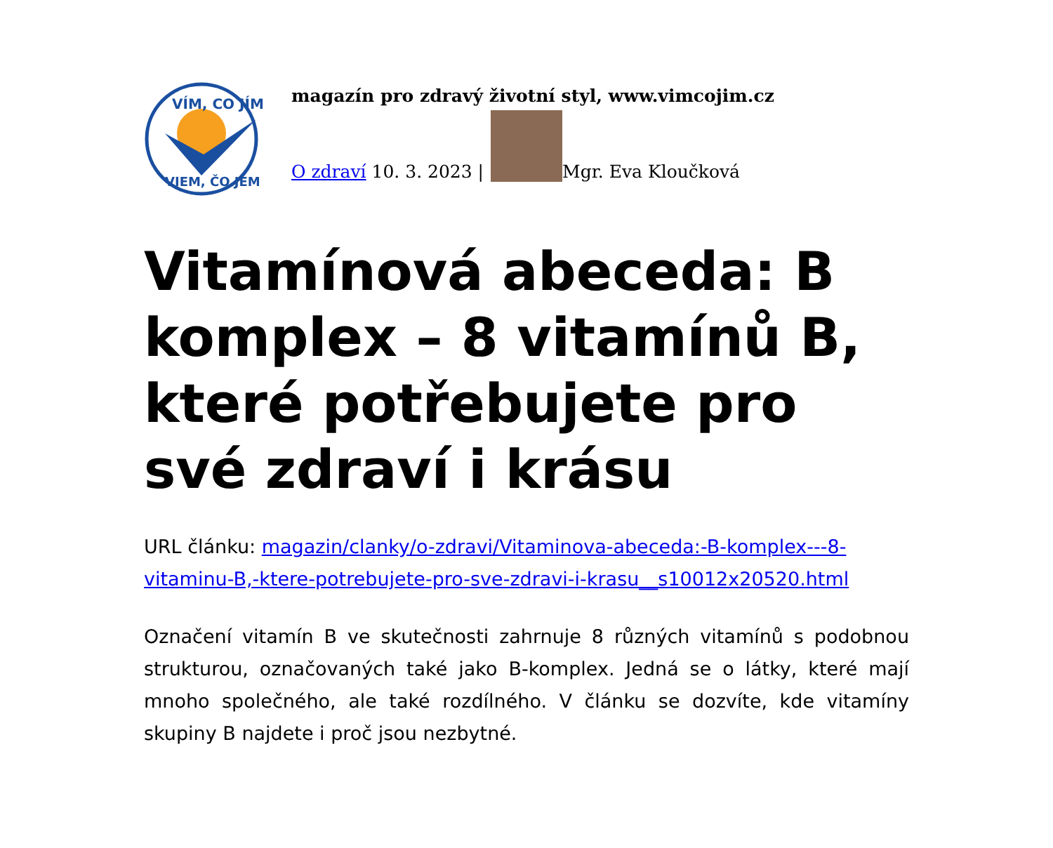VÍM, CO JÍM
VIEM, ČO JEM
magazín pro zdravý životní styl, www.vimcojim.cz
O zdraví 10. 3. 2023 | Mgr. Eva Kloučková
Vitamínová abeceda: B komplex – 8 vitamínů B, které potřebujete pro své zdraví i krásu
URL článku: magazin/clanky/o-zdravi/Vitaminova-abeceda:-B-komplex---8-vitaminu-B,-ktere-potrebujete-pro-sve-zdravi-i-krasu__s10012x20520.html
Označení vitamín B ve skutečnosti zahrnuje 8 různých vitamínů s podobnou strukturou, označovaných také jako B-komplex. Jedná se o látky, které mají mnoho společného, ale také rozdílného. V článku se dozvíte, kde vitamíny skupiny B najdete i proč jsou nezbytné.